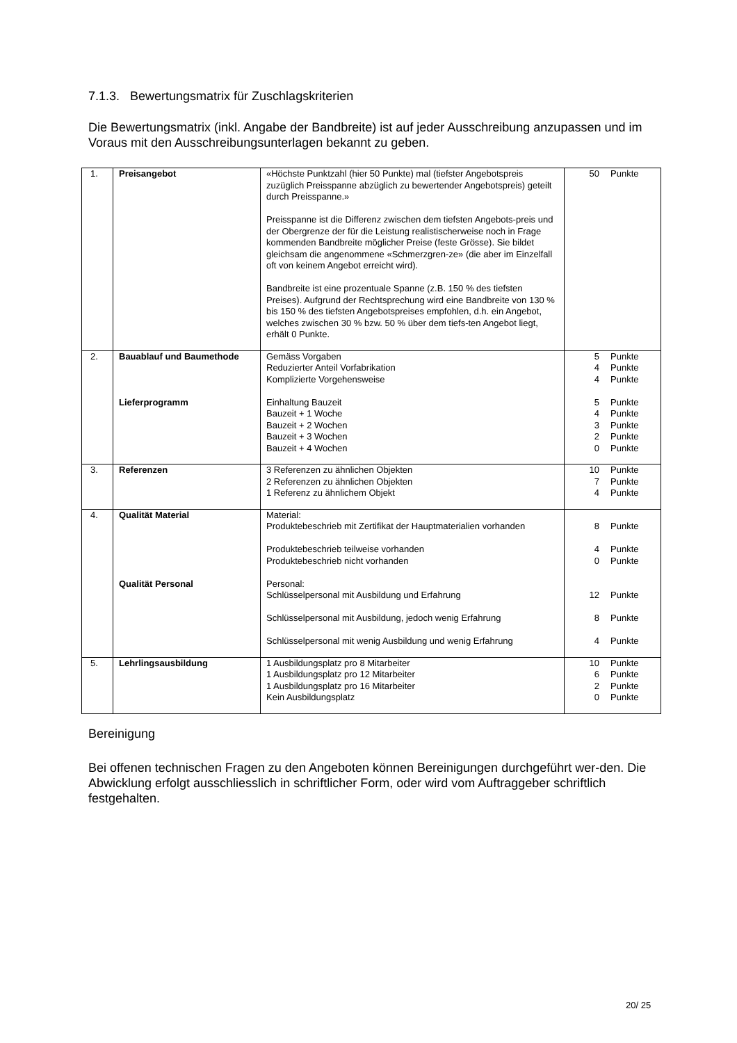7.1.3. Bewertungsmatrix für Zuschlagskriterien
Die Bewertungsmatrix (inkl. Angabe der Bandbreite) ist auf jeder Ausschreibung anzupassen und im Voraus mit den Ausschreibungsunterlagen bekannt zu geben.
| 1. | Preisangebot | «Höchste Punktzahl (hier 50 Punkte) mal (tiefster Angebotspreis zuzüglich Preisspanne abzüglich zu bewertender Angebotspreis) geteilt durch Preisspanne.» Preisspanne ist die Differenz zwischen dem tiefsten Angebots-preis und der Obergrenze der für die Leistung realistischerweise noch in Frage kommenden Bandbreite möglicher Preise (feste Grösse). Sie bildet gleichsam die angenommene «Schmerzgren-ze» (die aber im Einzelfall oft von keinem Angebot erreicht wird). Bandbreite ist eine prozentuale Spanne (z.B. 150 % des tiefsten Preises). Aufgrund der Rechtsprechung wird eine Bandbreite von 130 % bis 150 % des tiefsten Angebotspreises empfohlen, d.h. ein Angebot, welches zwischen 30 % bzw. 50 % über dem tiefs-ten Angebot liegt, erhält 0 Punkte. | 50 Punkte |
| 2. | Bauablauf und Baumethode Lieferprogramm | Gemäss Vorgaben Reduzierter Anteil Vorfabrikation Komplizierte Vorgehensweise Einhaltung Bauzeit Bauzeit + 1 Woche Bauzeit + 2 Wochen Bauzeit + 3 Wochen Bauzeit + 4 Wochen | 5 Punkte 4 Punkte 4 Punkte 5 Punkte 4 Punkte 3 Punkte 2 Punkte 0 Punkte |
| 3. | Referenzen | 3 Referenzen zu ähnlichen Objekten 2 Referenzen zu ähnlichen Objekten 1 Referenz zu ähnlichem Objekt | 10 Punkte 7 Punkte 4 Punkte |
| 4. | Qualität Material Qualität Personal | Material: Produktebeschrieb mit Zertifikat der Hauptmaterialien vorhanden Produktebeschrieb teilweise vorhanden Produktebeschrieb nicht vorhanden Personal: Schlüsselpersonal mit Ausbildung und Erfahrung Schlüsselpersonal mit Ausbildung, jedoch wenig Erfahrung Schlüsselpersonal mit wenig Ausbildung und wenig Erfahrung | 8 Punkte 4 Punkte 0 Punkte 12 Punkte 8 Punkte 4 Punkte |
| 5. | Lehrlingsausbildung | 1 Ausbildungsplatz pro 8 Mitarbeiter 1 Ausbildungsplatz pro 12 Mitarbeiter 1 Ausbildungsplatz pro 16 Mitarbeiter Kein Ausbildungsplatz | 10 Punkte 6 Punkte 2 Punkte 0 Punkte |
Bereinigung
Bei offenen technischen Fragen zu den Angeboten können Bereinigungen durchgeführt wer-den. Die Abwicklung erfolgt ausschliesslich in schriftlicher Form, oder wird vom Auftraggeber schriftlich festgehalten.
20/ 25